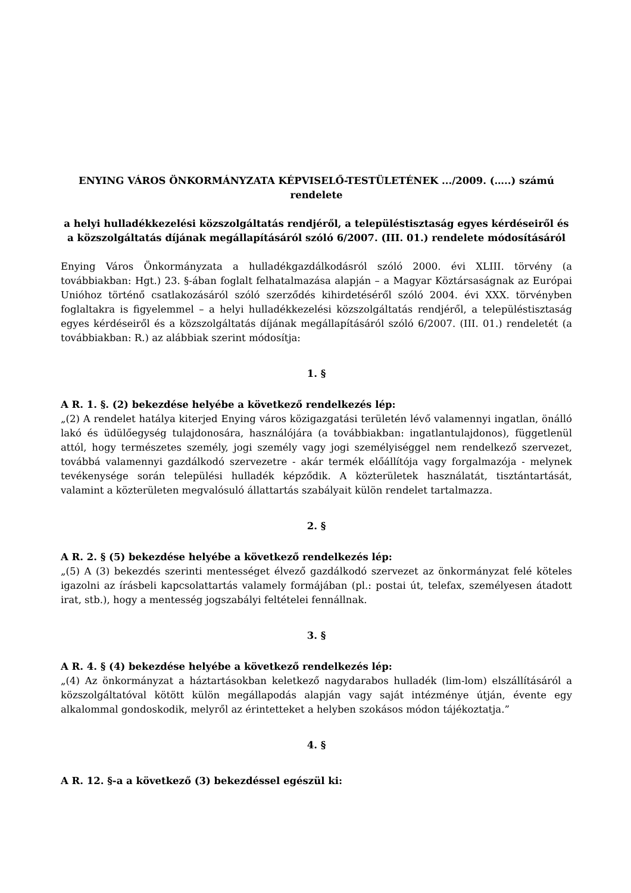ENYING VÁROS ÖNKORMÁNYZATA KÉPVISELŐ-TESTÜLETÉNEK .../2009. (…..) számú rendelete
a helyi hulladékkezelési közszolgáltatás rendjéről, a településtisztaság egyes kérdéseiről és a közszolgáltatás díjának megállapításáról szóló 6/2007. (III. 01.) rendelete módosításáról
Enying Város Önkormányzata a hulladékgazdálkodásról szóló 2000. évi XLIII. törvény (a továbbiakban: Hgt.) 23. §-ában foglalt felhatalmazása alapján – a Magyar Köztársaságnak az Európai Unióhoz történő csatlakozásáról szóló szerződés kihirdetéséről szóló 2004. évi XXX. törvényben foglaltakra is figyelemmel – a helyi hulladékkezelési közszolgáltatás rendjéről, a településtisztaság egyes kérdéseiről és a közszolgáltatás díjának megállapításáról szóló 6/2007. (III. 01.) rendeletét (a továbbiakban: R.) az alábbiak szerint módosítja:
1. §
A R. 1. §. (2) bekezdése helyébe a következő rendelkezés lép:
„(2) A rendelet hatálya kiterjed Enying város közigazgatási területén lévő valamennyi ingatlan, önálló lakó és üdülőegység tulajdonosára, használójára (a továbbiakban: ingatlantulajdonos), függetlenül attól, hogy természetes személy, jogi személy vagy jogi személyiséggel nem rendelkező szervezet, továbbá valamennyi gazdálkodó szervezetre - akár termék előállítója vagy forgalmazója - melynek tevékenysége során települési hulladék képződik. A közterületek használatát, tisztántartását, valamint a közterületen megvalósuló állattartás szabályait külön rendelet tartalmazza.
2. §
A R. 2. § (5) bekezdése helyébe a következő rendelkezés lép:
„(5) A (3) bekezdés szerinti mentességet élvező gazdálkodó szervezet az önkormányzat felé köteles igazolni az írásbeli kapcsolattartás valamely formájában (pl.: postai út, telefax, személyesen átadott irat, stb.), hogy a mentesség jogszabályi feltételei fennállnak.
3. §
A R. 4. § (4) bekezdése helyébe a következő rendelkezés lép:
„(4) Az önkormányzat a háztartásokban keletkező nagydarabos hulladék (lim-lom) elszállításáról a közszolgáltatóval kötött külön megállapodás alapján vagy saját intézménye útján, évente egy alkalommal gondoskodik, melyről az érintetteket a helyben szokásos módon tájékoztatja.”
4. §
A R. 12. §-a a következő (3) bekezdéssel egészül ki: